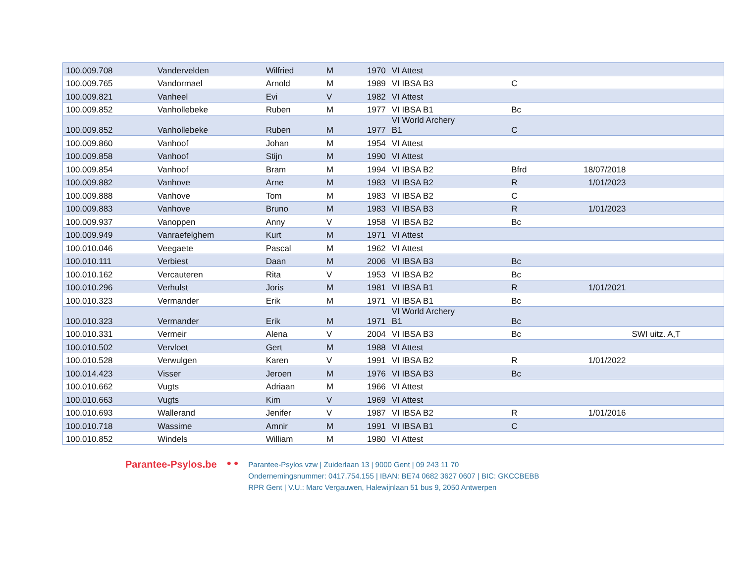| 100.009.708 | Vandervelden | Wilfried | M | 1970 | VI Attest | | | |
| 100.009.765 | Vandormael | Arnold | M | 1989 | VI IBSA B3 | C | | |
| 100.009.821 | Vanheel | Evi | V | 1982 | VI Attest | | | |
| 100.009.852 | Vanhollebeke | Ruben | M | 1977 | VI IBSA B1 | Bc | | |
| 100.009.852 | Vanhollebeke | Ruben | M | 1977 | VI World Archery B1 | C | | |
| 100.009.860 | Vanhoof | Johan | M | 1954 | VI Attest | | | |
| 100.009.858 | Vanhoof | Stijn | M | 1990 | VI Attest | | | |
| 100.009.854 | Vanhoof | Bram | M | 1994 | VI IBSA B2 | Bfrd | 18/07/2018 | |
| 100.009.882 | Vanhove | Arne | M | 1983 | VI IBSA B2 | R | 1/01/2023 | |
| 100.009.888 | Vanhove | Tom | M | 1983 | VI IBSA B2 | C | | |
| 100.009.883 | Vanhove | Bruno | M | 1983 | VI IBSA B3 | R | 1/01/2023 | |
| 100.009.937 | Vanoppen | Anny | V | 1958 | VI IBSA B2 | Bc | | |
| 100.009.949 | Vanraefelghem | Kurt | M | 1971 | VI Attest | | | |
| 100.010.046 | Veegaete | Pascal | M | 1962 | VI Attest | | | |
| 100.010.111 | Verbiest | Daan | M | 2006 | VI IBSA B3 | Bc | | |
| 100.010.162 | Vercauteren | Rita | V | 1953 | VI IBSA B2 | Bc | | |
| 100.010.296 | Verhulst | Joris | M | 1981 | VI IBSA B1 | R | 1/01/2021 | |
| 100.010.323 | Vermander | Erik | M | 1971 | VI IBSA B1 | Bc | | |
| 100.010.323 | Vermander | Erik | M | 1971 | VI World Archery B1 | Bc | | |
| 100.010.331 | Vermeir | Alena | V | 2004 | VI IBSA B3 | Bc | | SWI uitz. A,T |
| 100.010.502 | Vervloet | Gert | M | 1988 | VI Attest | | | |
| 100.010.528 | Verwulgen | Karen | V | 1991 | VI IBSA B2 | R | 1/01/2022 | |
| 100.014.423 | Visser | Jeroen | M | 1976 | VI IBSA B3 | Bc | | |
| 100.010.662 | Vugts | Adriaan | M | 1966 | VI Attest | | | |
| 100.010.663 | Vugts | Kim | V | 1969 | VI Attest | | | |
| 100.010.693 | Wallerand | Jenifer | V | 1987 | VI IBSA B2 | R | 1/01/2016 | |
| 100.010.718 | Wassime | Amnir | M | 1991 | VI IBSA B1 | C | | |
| 100.010.852 | Windels | William | M | 1980 | VI Attest | | | |
Parantee-Psylos.be
● ●
Parantee-Psylos vzw | Zuiderlaan 13 | 9000 Gent | 09 243 11 70
Ondernemingsnummer: 0417.754.155 | IBAN: BE74 0682 3627 0607 | BIC: GKCCBEBB
RPR Gent | V.U.: Marc Vergauwen, Halewijnlaan 51 bus 9, 2050 Antwerpen